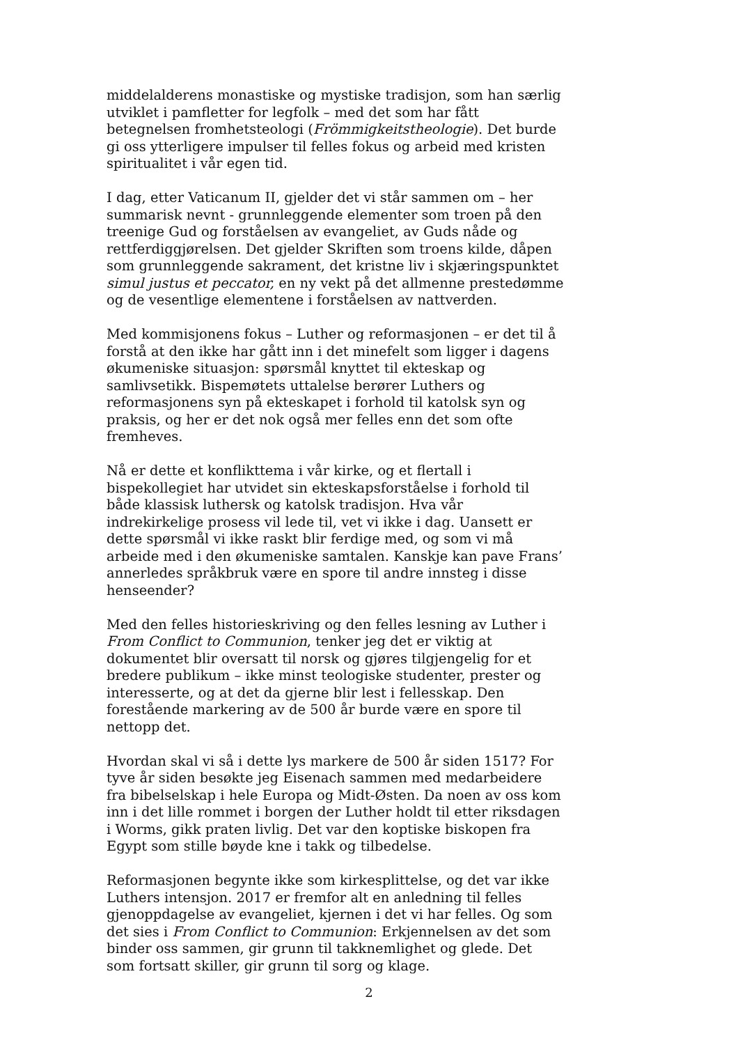middelalderens monastiske og mystiske tradisjon, som han særlig utviklet i pamfletter for legfolk – med det som har fått betegnelsen fromhetsteologi (Frömmigkeitstheologie). Det burde gi oss ytterligere impulser til felles fokus og arbeid med kristen spiritualitet i vår egen tid.
I dag, etter Vaticanum II, gjelder det vi står sammen om – her summarisk nevnt - grunnleggende elementer som troen på den treenige Gud og forståelsen av evangeliet, av Guds nåde og rettferdiggjørelsen. Det gjelder Skriften som troens kilde, dåpen som grunnleggende sakrament, det kristne liv i skjæringspunktet simul justus et peccator, en ny vekt på det allmenne prestedømme og de vesentlige elementene i forståelsen av nattverden.
Med kommisjonens fokus – Luther og reformasjonen – er det til å forstå at den ikke har gått inn i det minefelt som ligger i dagens økumeniske situasjon: spørsmål knyttet til ekteskap og samlivsetikk. Bispemøtets uttalelse berører Luthers og reformasjonens syn på ekteskapet i forhold til katolsk syn og praksis, og her er det nok også mer felles enn det som ofte fremheves.
Nå er dette et konflikttema i vår kirke, og et flertall i bispekollegiet har utvidet sin ekteskapsforståelse i forhold til både klassisk luthersk og katolsk tradisjon. Hva vår indrekirkelige prosess vil lede til, vet vi ikke i dag. Uansett er dette spørsmål vi ikke raskt blir ferdige med, og som vi må arbeide med i den økumeniske samtalen. Kanskje kan pave Frans’ annerledes språkbruk være en spore til andre innsteg i disse henseender?
Med den felles historieskriving og den felles lesning av Luther i From Conflict to Communion, tenker jeg det er viktig at dokumentet blir oversatt til norsk og gjøres tilgjengelig for et bredere publikum – ikke minst teologiske studenter, prester og interesserte, og at det da gjerne blir lest i fellesskap. Den forestående markering av de 500 år burde være en spore til nettopp det.
Hvordan skal vi så i dette lys markere de 500 år siden 1517? For tyve år siden besøkte jeg Eisenach sammen med medarbeidere fra bibelselskap i hele Europa og Midt-Østen. Da noen av oss kom inn i det lille rommet i borgen der Luther holdt til etter riksdagen i Worms, gikk praten livlig. Det var den koptiske biskopen fra Egypt som stille bøyde kne i takk og tilbedelse.
Reformasjonen begynte ikke som kirkesplittelse, og det var ikke Luthers intensjon. 2017 er fremfor alt en anledning til felles gjenoppdagelse av evangeliet, kjernen i det vi har felles. Og som det sies i From Conflict to Communion: Erkjennelsen av det som binder oss sammen, gir grunn til takknemlighet og glede. Det som fortsatt skiller, gir grunn til sorg og klage.
2